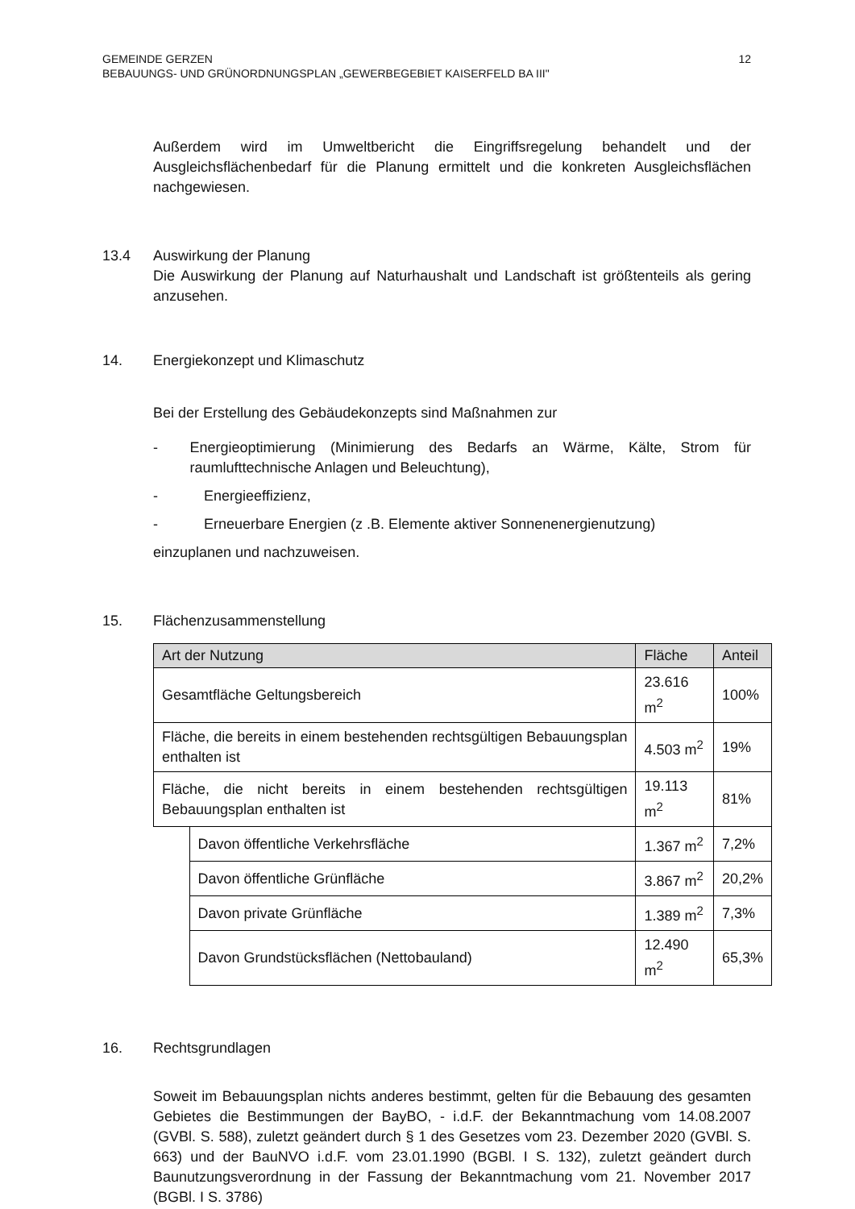12 GEMEINDE GERZEN
BEBAUUNGS- UND GRÜNORDNUNGSPLAN „GEWERBEGEBIET KAISERFELD BA III"
Außerdem wird im Umweltbericht die Eingriffsregelung behandelt und der Ausgleichsflächenbedarf für die Planung ermittelt und die konkreten Ausgleichsflächen nachgewiesen.
13.4 Auswirkung der Planung
Die Auswirkung der Planung auf Naturhaushalt und Landschaft ist größtenteils als gering anzusehen.
14. Energiekonzept und Klimaschutz
Bei der Erstellung des Gebäudekonzepts sind Maßnahmen zur
- Energieoptimierung (Minimierung des Bedarfs an Wärme, Kälte, Strom für raumlufttechnische Anlagen und Beleuchtung),
- Energieeffizienz,
- Erneuerbare Energien (z .B. Elemente aktiver Sonnenenergienutzung)
einzuplanen und nachzuweisen.
15. Flächenzusammenstellung
| Art der Nutzung | | Fläche | Anteil |
| --- | --- | --- | --- |
| Gesamtfläche Geltungsbereich | | 23.616 m<sup>2</sup> | 100% |
| Fläche, die bereits in einem bestehenden rechtsgültigen Bebauungsplan enthalten ist | | 4.503 m<sup>2</sup> | 19% |
| Fläche, die nicht bereits in einem bestehenden rechtsgültigen Bebauungsplan enthalten ist | | 19.113 m<sup>2</sup> | 81% |
| | Davon öffentliche Verkehrsfläche | 1.367 m<sup>2</sup> | 7,2% |
| | Davon öffentliche Grünfläche | 3.867 m<sup>2</sup> | 20,2% |
| | Davon private Grünfläche | 1.389 m<sup>2</sup> | 7,3% |
| | Davon Grundstücksflächen (Nettobauland) | 12.490 m<sup>2</sup> | 65,3% |
16. Rechtsgrundlagen
Soweit im Bebauungsplan nichts anderes bestimmt, gelten für die Bebauung des gesamten Gebietes die Bestimmungen der BayBO, - i.d.F. der Bekanntmachung vom 14.08.2007 (GVBl. S. 588), zuletzt geändert durch § 1 des Gesetzes vom 23. Dezember 2020 (GVBl. S. 663) und der BauNVO i.d.F. vom 23.01.1990 (BGBl. I S. 132), zuletzt geändert durch Baunutzungsverordnung in der Fassung der Bekanntmachung vom 21. November 2017 (BGBl. I S. 3786)